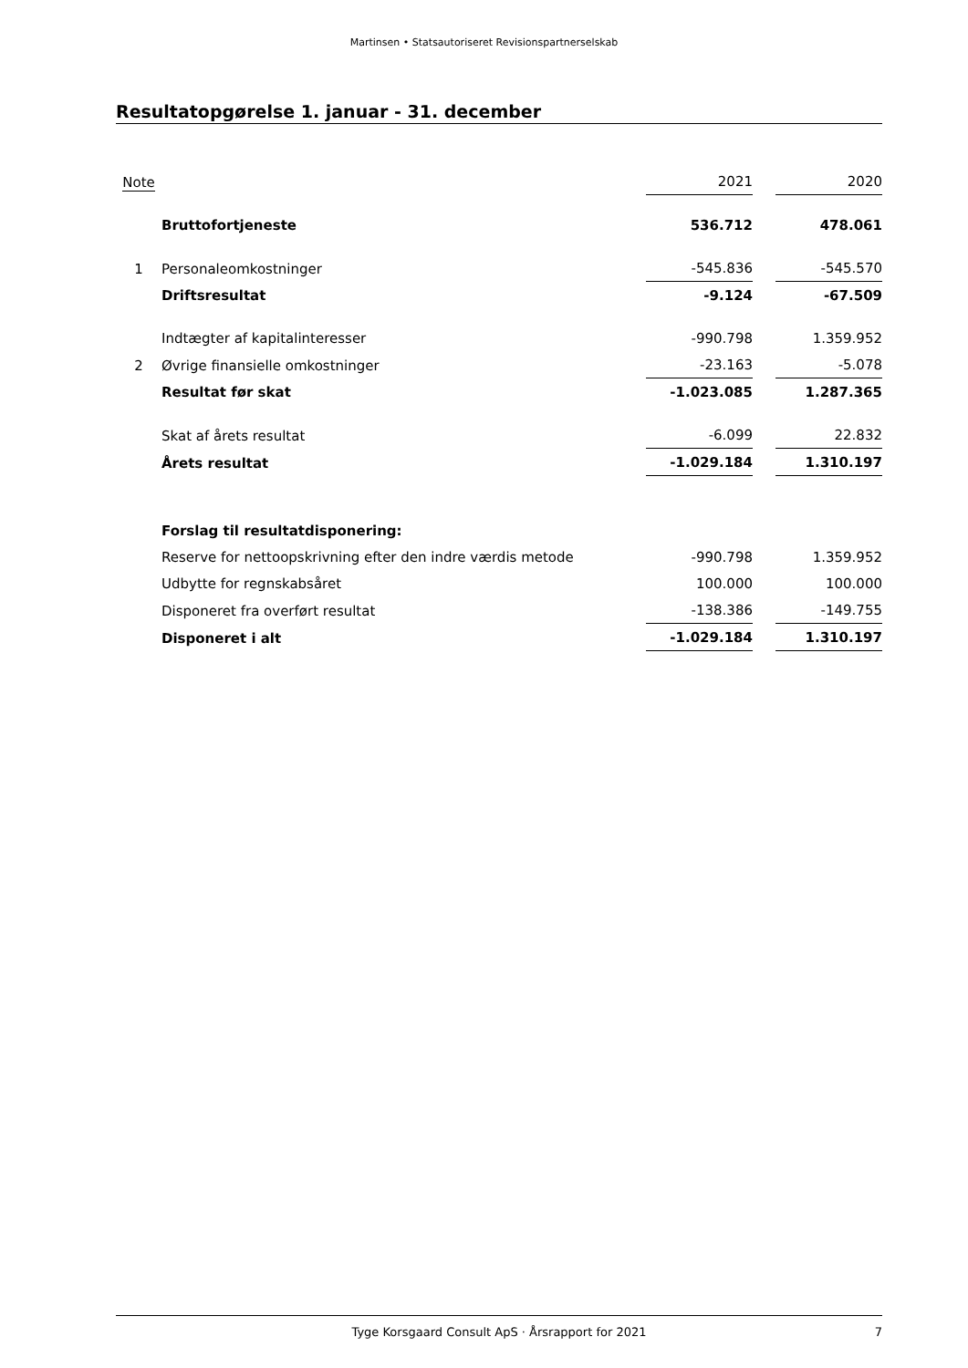Martinsen • Statsautoriseret Revisionspartnerselskab
Resultatopgørelse 1. januar - 31. december
| Note | | 2021 | | 2020 |
| | Bruttofortjeneste | 536.712 | | 478.061 |
| 1 | Personaleomkostninger | -545.836 | | -545.570 |
| | Driftsresultat | -9.124 | | -67.509 |
| | Indtægter af kapitalinteresser | -990.798 | | 1.359.952 |
| 2 | Øvrige finansielle omkostninger | -23.163 | | -5.078 |
| | Resultat før skat | -1.023.085 | | 1.287.365 |
| | Skat af årets resultat | -6.099 | | 22.832 |
| | Årets resultat | -1.029.184 | | 1.310.197 |
| | Forslag til resultatdisponering: | | | |
| | Reserve for nettoopskrivning efter den indre værdis metode | -990.798 | | 1.359.952 |
| | Udbytte for regnskabsåret | 100.000 | | 100.000 |
| | Disponeret fra overført resultat | -138.386 | | -149.755 |
| | Disponeret i alt | -1.029.184 | | 1.310.197 |
Tyge Korsgaard Consult ApS · Årsrapport for 2021 7